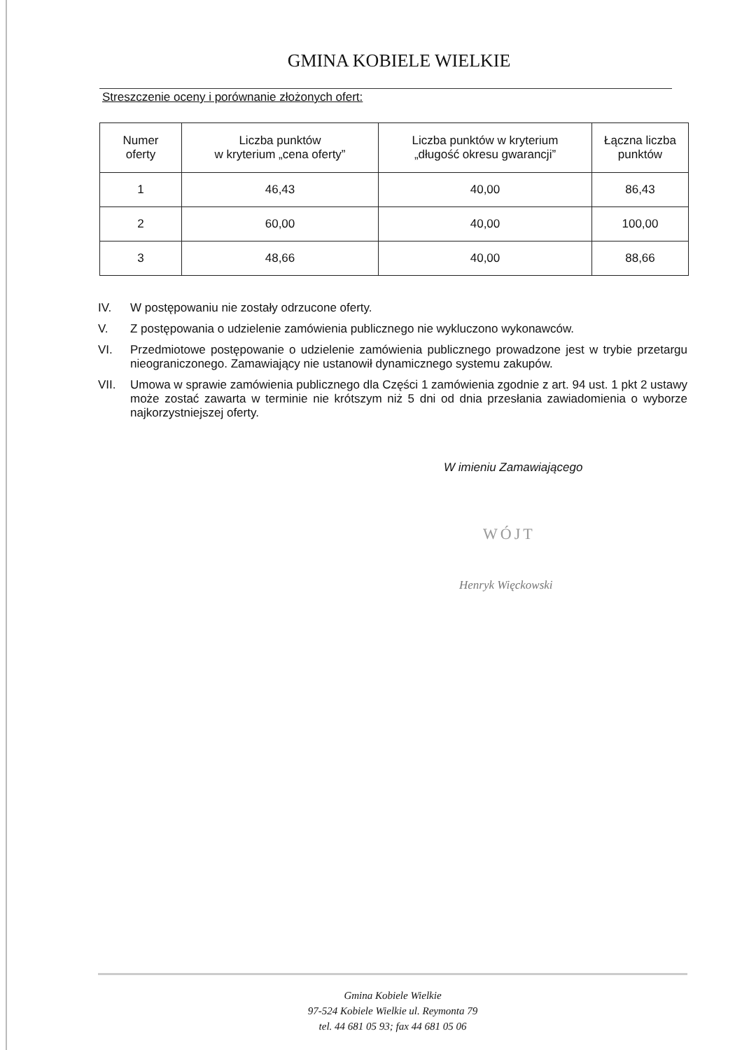GMINA KOBIELE WIELKIE
Streszczenie oceny i porównanie złożonych ofert:
| Numer oferty | Liczba punktów w kryterium „cena oferty” | Liczba punktów w kryterium „długość okresu gwarancji” | Łączna liczba punktów |
| --- | --- | --- | --- |
| 1 | 46,43 | 40,00 | 86,43 |
| 2 | 60,00 | 40,00 | 100,00 |
| 3 | 48,66 | 40,00 | 88,66 |
IV. W postępowaniu nie zostały odrzucone oferty.
V. Z postępowania o udzielenie zamówienia publicznego nie wykluczono wykonawców.
VI. Przedmiotowe postępowanie o udzielenie zamówienia publicznego prowadzone jest w trybie przetargu nieograniczonego. Zamawiający nie ustanowił dynamicznego systemu zakupów.
VII. Umowa w sprawie zamówienia publicznego dla Części 1 zamówienia zgodnie z art. 94 ust. 1 pkt 2 ustawy może zostać zawarta w terminie nie krótszym niż 5 dni od dnia przesłania zawiadomienia o wyborze najkorzystniejszej oferty.
W imieniu Zamawiającego
WÓJT
Henryk Więckowski
Gmina Kobiele Wielkie
97-524 Kobiele Wielkie ul. Reymonta 79
tel. 44 681 05 93; fax 44 681 05 06